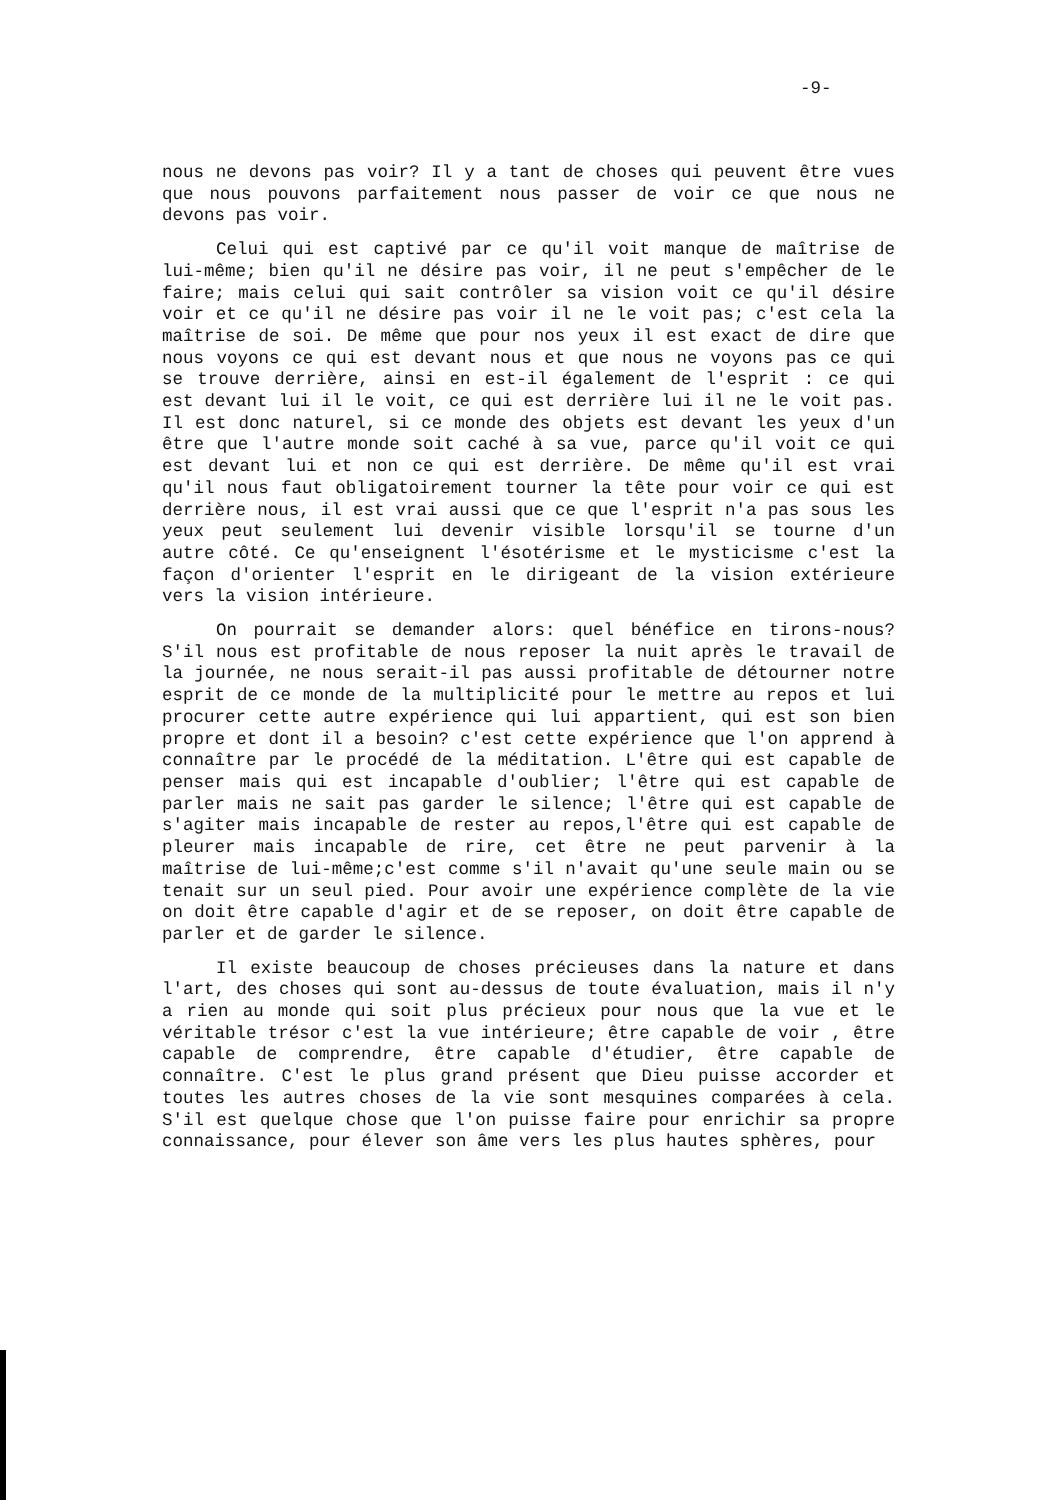-9-
nous ne devons pas voir? Il y a tant de choses qui peuvent être vues que nous pouvons parfaitement nous passer de voir ce que nous ne devons pas voir.
Celui qui est captivé par ce qu'il voit manque de maîtrise de lui-même; bien qu'il ne désire pas voir, il ne peut s'empêcher de le faire; mais celui qui sait contrôler sa vision voit ce qu'il désire voir et ce qu'il ne désire pas voir il ne le voit pas; c'est cela la maîtrise de soi. De même que pour nos yeux il est exact de dire que nous voyons ce qui est devant nous et que nous ne voyons pas ce qui se trouve derrière, ainsi en est-il également de l'esprit : ce qui est devant lui il le voit, ce qui est derrière lui il ne le voit pas. Il est donc naturel, si ce monde des objets est devant les yeux d'un être que l'autre monde soit caché à sa vue, parce qu'il voit ce qui est devant lui et non ce qui est derrière. De même qu'il est vrai qu'il nous faut obligatoirement tourner la tête pour voir ce qui est derrière nous, il est vrai aussi que ce que l'esprit n'a pas sous les yeux peut seulement lui devenir visible lorsqu'il se tourne d'un autre côté. Ce qu'enseignent l'ésotérisme et le mysticisme c'est la façon d'orienter l'esprit en le dirigeant de la vision extérieure vers la vision intérieure.
On pourrait se demander alors: quel bénéfice en tirons-nous? S'il nous est profitable de nous reposer la nuit après le travail de la journée, ne nous serait-il pas aussi profitable de détourner notre esprit de ce monde de la multiplicité pour le mettre au repos et lui procurer cette autre expérience qui lui appartient, qui est son bien propre et dont il a besoin? c'est cette expérience que l'on apprend à connaître par le procédé de la méditation. L'être qui est capable de penser mais qui est incapable d'oublier; l'être qui est capable de parler mais ne sait pas garder le silence; l'être qui est capable de s'agiter mais incapable de rester au repos,l'être qui est capable de pleurer mais incapable de rire, cet être ne peut parvenir à la maîtrise de lui-même;c'est comme s'il n'avait qu'une seule main ou se tenait sur un seul pied. Pour avoir une expérience complète de la vie on doit être capable d'agir et de se reposer, on doit être capable de parler et de garder le silence.
Il existe beaucoup de choses précieuses dans la nature et dans l'art, des choses qui sont au-dessus de toute évaluation, mais il n'y a rien au monde qui soit plus précieux pour nous que la vue et le véritable trésor c'est la vue intérieure; être capable de voir , être capable de comprendre, être capable d'étudier, être capable de connaître. C'est le plus grand présent que Dieu puisse accorder et toutes les autres choses de la vie sont mesquines comparées à cela. S'il est quelque chose que l'on puisse faire pour enrichir sa propre connaissance, pour élever son âme vers les plus hautes sphères, pour